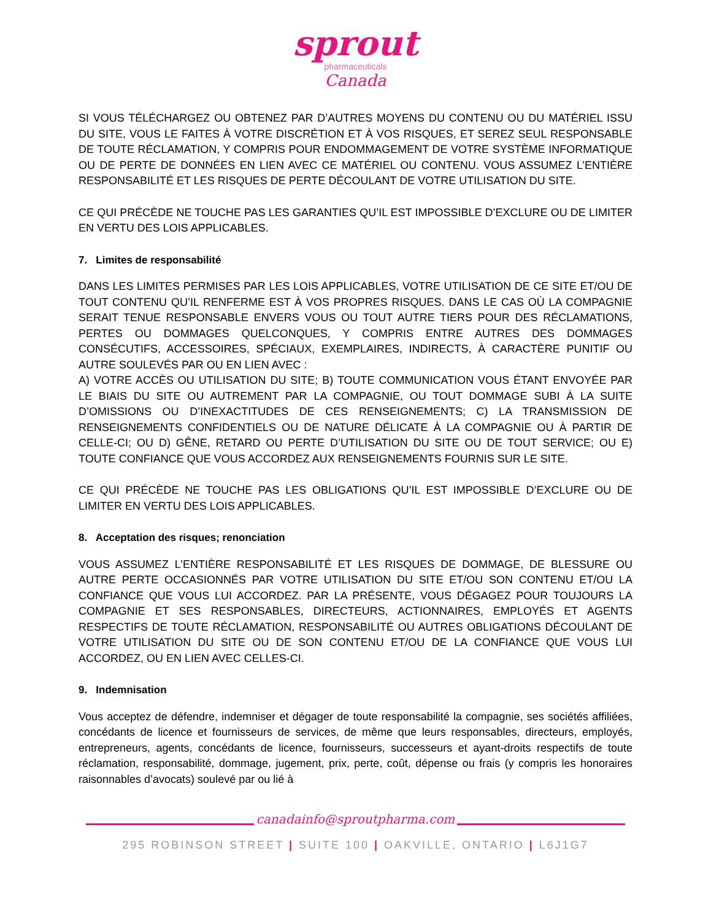sprout
pharmaceuticals
Canada
SI VOUS TÉLÉCHARGEZ OU OBTENEZ PAR D’AUTRES MOYENS DU CONTENU OU DU MATÉRIEL ISSU DU SITE, VOUS LE FAITES À VOTRE DISCRÉTION ET À VOS RISQUES, ET SEREZ SEUL RESPONSABLE DE TOUTE RÉCLAMATION, Y COMPRIS POUR ENDOMMAGEMENT DE VOTRE SYSTÈME INFORMATIQUE OU DE PERTE DE DONNÉES EN LIEN AVEC CE MATÉRIEL OU CONTENU. VOUS ASSUMEZ L’ENTIÈRE RESPONSABILITÉ ET LES RISQUES DE PERTE DÉCOULANT DE VOTRE UTILISATION DU SITE.
CE QUI PRÉCÈDE NE TOUCHE PAS LES GARANTIES QU’IL EST IMPOSSIBLE D’EXCLURE OU DE LIMITER EN VERTU DES LOIS APPLICABLES.
7. Limites de responsabilité
DANS LES LIMITES PERMISES PAR LES LOIS APPLICABLES, VOTRE UTILISATION DE CE SITE ET/OU DE TOUT CONTENU QU’IL RENFERME EST À VOS PROPRES RISQUES. DANS LE CAS OÙ LA COMPAGNIE SERAIT TENUE RESPONSABLE ENVERS VOUS OU TOUT AUTRE TIERS POUR DES RÉCLAMATIONS, PERTES OU DOMMAGES QUELCONQUES, Y COMPRIS ENTRE AUTRES DES DOMMAGES CONSÉCUTIFS, ACCESSOIRES, SPÉCIAUX, EXEMPLAIRES, INDIRECTS, À CARACTÈRE PUNITIF OU AUTRE SOULEVÉS PAR OU EN LIEN AVEC :
A) VOTRE ACCÈS OU UTILISATION DU SITE; B) TOUTE COMMUNICATION VOUS ÉTANT ENVOYÉE PAR LE BIAIS DU SITE OU AUTREMENT PAR LA COMPAGNIE, OU TOUT DOMMAGE SUBI À LA SUITE D’OMISSIONS OU D’INEXACTITUDES DE CES RENSEIGNEMENTS; C) LA TRANSMISSION DE RENSEIGNEMENTS CONFIDENTIELS OU DE NATURE DÉLICATE À LA COMPAGNIE OU À PARTIR DE CELLE-CI; OU D) GÊNE, RETARD OU PERTE D’UTILISATION DU SITE OU DE TOUT SERVICE; OU E) TOUTE CONFIANCE QUE VOUS ACCORDEZ AUX RENSEIGNEMENTS FOURNIS SUR LE SITE.
CE QUI PRÉCÈDE NE TOUCHE PAS LES OBLIGATIONS QU’IL EST IMPOSSIBLE D’EXCLURE OU DE LIMITER EN VERTU DES LOIS APPLICABLES.
8. Acceptation des risques; renonciation
VOUS ASSUMEZ L’ENTIÈRE RESPONSABILITÉ ET LES RISQUES DE DOMMAGE, DE BLESSURE OU AUTRE PERTE OCCASIONNÉS PAR VOTRE UTILISATION DU SITE ET/OU SON CONTENU ET/OU LA CONFIANCE QUE VOUS LUI ACCORDEZ. PAR LA PRÉSENTE, VOUS DÉGAGEZ POUR TOUJOURS LA COMPAGNIE ET SES RESPONSABLES, DIRECTEURS, ACTIONNAIRES, EMPLOYÉS ET AGENTS RESPECTIFS DE TOUTE RÉCLAMATION, RESPONSABILITÉ OU AUTRES OBLIGATIONS DÉCOULANT DE VOTRE UTILISATION DU SITE OU DE SON CONTENU ET/OU DE LA CONFIANCE QUE VOUS LUI ACCORDEZ, OU EN LIEN AVEC CELLES-CI.
9. Indemnisation
Vous acceptez de défendre, indemniser et dégager de toute responsabilité la compagnie, ses sociétés affiliées, concédants de licence et fournisseurs de services, de même que leurs responsables, directeurs, employés, entrepreneurs, agents, concédants de licence, fournisseurs, successeurs et ayant-droits respectifs de toute réclamation, responsabilité, dommage, jugement, prix, perte, coût, dépense ou frais (y compris les honoraires raisonnables d’avocats) soulevé par ou lié à
canadainfo@sproutpharma.com
295 ROBINSON STREET | SUITE 100 | OAKVILLE, ONTARIO | L6J1G7